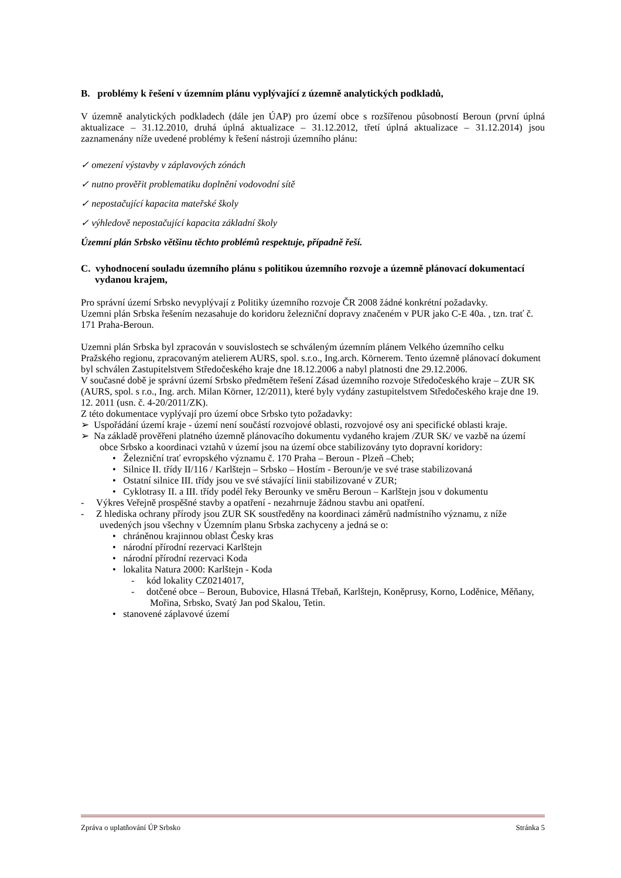B. problémy k řešení v územním plánu vyplývající z územně analytických podkladů,
V územně analytických podkladech (dále jen ÚAP) pro území obce s rozšířenou působností Beroun (první úplná aktualizace – 31.12.2010, druhá úplná aktualizace – 31.12.2012, třetí úplná aktualizace – 31.12.2014) jsou zaznamenány níže uvedené problémy k řešení nástroji územního plánu:
✓ omezení výstavby v záplavových zónách
✓ nutno prověřit problematiku doplnění vodovodní sítě
✓ nepostačující kapacita mateřské školy
✓ výhledově nepostačující kapacita základní školy
Územní plán Srbsko většinu těchto problémů respektuje, případně řeší.
C. vyhodnocení souladu územního plánu s politikou územního rozvoje a územně plánovací dokumentací vydanou krajem,
Pro správní území Srbsko nevyplývají z Politiky územního rozvoje ČR 2008 žádné konkrétní požadavky.
Uzemni plán Srbska řešením nezasahuje do koridoru železniční dopravy značeném v PUR jako C-E 40a. , tzn. trať č. 171 Praha-Beroun.
Uzemni plán Srbska byl zpracován v souvislostech se schváleným územním plánem Velkého územního celku Pražského regionu, zpracovaným atelierem AURS, spol. s.r.o., Ing.arch. Körnerem. Tento územně plánovací dokument byl schválen Zastupitelstvem Středočeského kraje dne 18.12.2006 a nabyl platnosti dne 29.12.2006.
V současné době je správní území Srbsko předmětem řešení Zásad územního rozvoje Středočeského kraje – ZUR SK (AURS, spol. s r.o., Ing. arch. Milan Körner, 12/2011), které byly vydány zastupitelstvem Středočeského kraje dne 19. 12. 2011 (usn. č. 4-20/2011/ZK).
Z této dokumentace vyplývají pro území obce Srbsko tyto požadavky:
➢ Uspořádání území kraje - území není součástí rozvojové oblasti, rozvojové osy ani specifické oblasti kraje.
➢ Na základě prověřeni platného územně plánovacího dokumentu vydaného krajem /ZUR SK/ ve vazbě na území obce Srbsko a koordinaci vztahů v území jsou na území obce stabilizovány tyto dopravní koridory:
• Železniční trať evropského významu č. 170 Praha – Beroun - Plzeň –Cheb;
• Silnice II. třídy II/116 / Karlštejn – Srbsko – Hostím - Beroun/je ve své trase stabilizovaná
• Ostatní silnice III. třídy jsou ve své stávající linii stabilizované v ZUR;
• Cyklotrasy II. a III. třídy podél řeky Berounky ve směru Beroun – Karlštejn jsou v dokumentu
- Výkres Veřejně prospěšné stavby a opatření - nezahrnuje žádnou stavbu ani opatření.
- Z hlediska ochrany přírody jsou ZUR SK soustředěny na koordinaci záměrů nadmístního významu, z níže uvedených jsou všechny v Územním planu Srbska zachyceny a jedná se o:
• chráněnou krajinnou oblast Česky kras
• národní přírodní rezervaci Karlštejn
• národní přírodní rezervaci Koda
• lokalita Natura 2000: Karlštejn - Koda
- kód lokality CZ0214017,
- dotčené obce – Beroun, Bubovice, Hlasná Třebaň, Karlštejn, Koněprusy, Korno, Loděnice, Měňany, Mořina, Srbsko, Svatý Jan pod Skalou, Tetin.
• stanovené záplavové území
Zpráva o uplatňování ÚP Srbsko Stránka 5